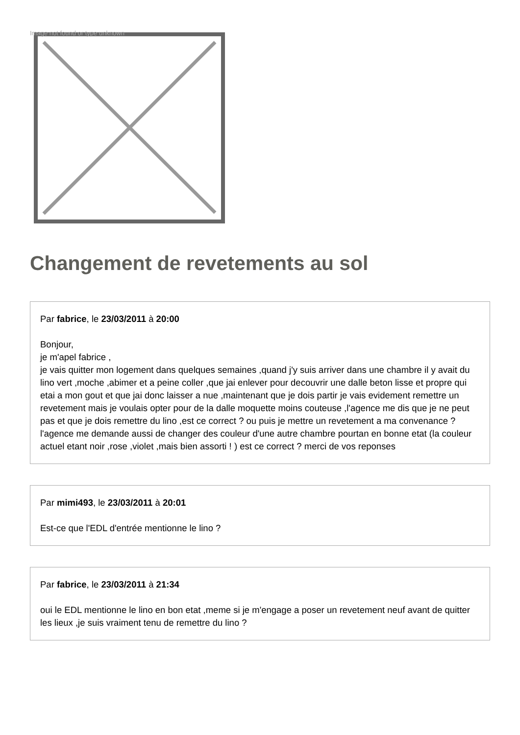Image not found or type unknown
Changement de revetements au sol
Par fabrice, le 23/03/2011 à 20:00
Bonjour,
je m'apel fabrice ,
je vais quitter mon logement dans quelques semaines ,quand j'y suis arriver dans une chambre il y avait du lino vert ,moche ,abimer et a peine coller ,que jai enlever pour decouvrir une dalle beton lisse et propre qui etai a mon gout et que jai donc laisser a nue ,maintenant que je dois partir je vais evidement remettre un revetement mais je voulais opter pour de la dalle moquette moins couteuse ,l'agence me dis que je ne peut pas et que je dois remettre du lino ,est ce correct ? ou puis je mettre un revetement a ma convenance ? l'agence me demande aussi de changer des couleur d'une autre chambre pourtan en bonne etat (la couleur actuel etant noir ,rose ,violet ,mais bien assorti ! ) est ce correct ? merci de vos reponses
Par mimi493, le 23/03/2011 à 20:01
Est-ce que l'EDL d'entrée mentionne le lino ?
Par fabrice, le 23/03/2011 à 21:34
oui le EDL mentionne le lino en bon etat ,meme si je m'engage a poser un revetement neuf avant de quitter les lieux ,je suis vraiment tenu de remettre du lino ?